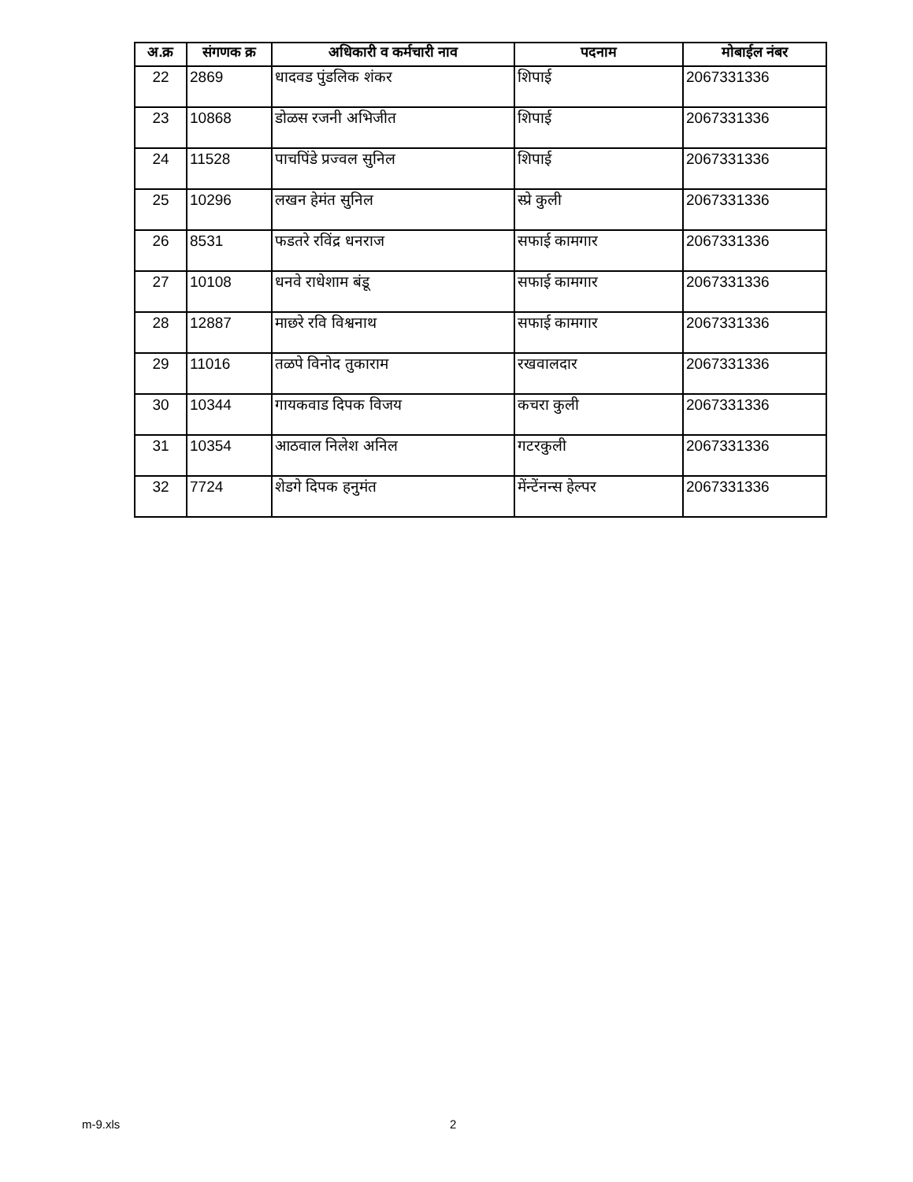| अ.क्र | संगणक क्र | अधिकारी व कर्मचारी नाव | पदनाम | मोबाईल नंबर |
| --- | --- | --- | --- | --- |
| 22 | 2869 | धादवड पुंडलिक शंकर | शिपाई | 2067331336 |
| 23 | 10868 | डोळस रजनी अभिजीत | शिपाई | 2067331336 |
| 24 | 11528 | पाचपिंडे प्रज्वल सुनिल | शिपाई | 2067331336 |
| 25 | 10296 | लखन हेमंत सुनिल | स्प्रे कुली | 2067331336 |
| 26 | 8531 | फडतरे रविंद्र धनराज | सफाई कामगार | 2067331336 |
| 27 | 10108 | धनवे राधेशाम बंडू | सफाई कामगार | 2067331336 |
| 28 | 12887 | माछरे रवि विश्वनाथ | सफाई कामगार | 2067331336 |
| 29 | 11016 | तळपे विनोद तुकाराम | रखवालदार | 2067331336 |
| 30 | 10344 | गायकवाड दिपक विजय | कचरा कुली | 2067331336 |
| 31 | 10354 | आठवाल निलेश अनिल | गटरकुली | 2067331336 |
| 32 | 7724 | शेडगे दिपक हनुमंत | मेंन्टेंनन्स हेल्पर | 2067331336 |
m-9.xls 2